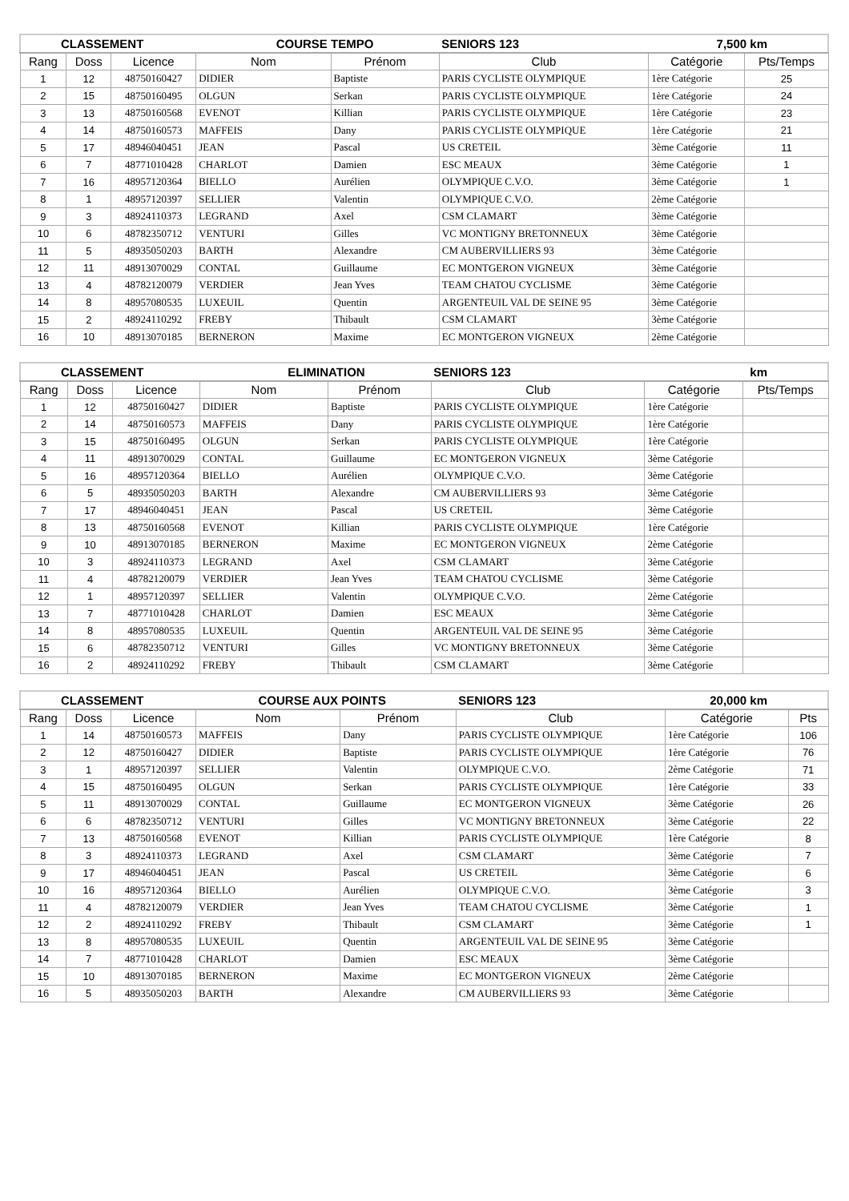| CLASSEMENT | | | COURSE TEMPO | | SENIORS 123 | 7,500 km | |
| --- | --- | --- | --- | --- | --- | --- | --- |
| Rang | Doss | Licence | Nom | Prénom | Club | Catégorie | Pts/Temps |
| 1 | 12 | 48750160427 | DIDIER | Baptiste | PARIS CYCLISTE OLYMPIQUE | 1ère Catégorie | 25 |
| 2 | 15 | 48750160495 | OLGUN | Serkan | PARIS CYCLISTE OLYMPIQUE | 1ère Catégorie | 24 |
| 3 | 13 | 48750160568 | EVENOT | Killian | PARIS CYCLISTE OLYMPIQUE | 1ère Catégorie | 23 |
| 4 | 14 | 48750160573 | MAFFEIS | Dany | PARIS CYCLISTE OLYMPIQUE | 1ère Catégorie | 21 |
| 5 | 17 | 48946040451 | JEAN | Pascal | US CRETEIL | 3ème Catégorie | 11 |
| 6 | 7 | 48771010428 | CHARLOT | Damien | ESC MEAUX | 3ème Catégorie | 1 |
| 7 | 16 | 48957120364 | BIELLO | Aurélien | OLYMPIQUE C.V.O. | 3ème Catégorie | 1 |
| 8 | 1 | 48957120397 | SELLIER | Valentin | OLYMPIQUE C.V.O. | 2ème Catégorie | |
| 9 | 3 | 48924110373 | LEGRAND | Axel | CSM CLAMART | 3ème Catégorie | |
| 10 | 6 | 48782350712 | VENTURI | Gilles | VC MONTIGNY BRETONNEUX | 3ème Catégorie | |
| 11 | 5 | 48935050203 | BARTH | Alexandre | CM AUBERVILLIERS 93 | 3ème Catégorie | |
| 12 | 11 | 48913070029 | CONTAL | Guillaume | EC MONTGERON VIGNEUX | 3ème Catégorie | |
| 13 | 4 | 48782120079 | VERDIER | Jean Yves | TEAM CHATOU CYCLISME | 3ème Catégorie | |
| 14 | 8 | 48957080535 | LUXEUIL | Quentin | ARGENTEUIL VAL DE SEINE 95 | 3ème Catégorie | |
| 15 | 2 | 48924110292 | FREBY | Thibault | CSM CLAMART | 3ème Catégorie | |
| 16 | 10 | 48913070185 | BERNERON | Maxime | EC MONTGERON VIGNEUX | 2ème Catégorie | |
| CLASSEMENT | | | ELIMINATION | | SENIORS 123 | km | |
| --- | --- | --- | --- | --- | --- | --- | --- |
| Rang | Doss | Licence | Nom | Prénom | Club | Catégorie | Pts/Temps |
| 1 | 12 | 48750160427 | DIDIER | Baptiste | PARIS CYCLISTE OLYMPIQUE | 1ère Catégorie | |
| 2 | 14 | 48750160573 | MAFFEIS | Dany | PARIS CYCLISTE OLYMPIQUE | 1ère Catégorie | |
| 3 | 15 | 48750160495 | OLGUN | Serkan | PARIS CYCLISTE OLYMPIQUE | 1ère Catégorie | |
| 4 | 11 | 48913070029 | CONTAL | Guillaume | EC MONTGERON VIGNEUX | 3ème Catégorie | |
| 5 | 16 | 48957120364 | BIELLO | Aurélien | OLYMPIQUE C.V.O. | 3ème Catégorie | |
| 6 | 5 | 48935050203 | BARTH | Alexandre | CM AUBERVILLIERS 93 | 3ème Catégorie | |
| 7 | 17 | 48946040451 | JEAN | Pascal | US CRETEIL | 3ème Catégorie | |
| 8 | 13 | 48750160568 | EVENOT | Killian | PARIS CYCLISTE OLYMPIQUE | 1ère Catégorie | |
| 9 | 10 | 48913070185 | BERNERON | Maxime | EC MONTGERON VIGNEUX | 2ème Catégorie | |
| 10 | 3 | 48924110373 | LEGRAND | Axel | CSM CLAMART | 3ème Catégorie | |
| 11 | 4 | 48782120079 | VERDIER | Jean Yves | TEAM CHATOU CYCLISME | 3ème Catégorie | |
| 12 | 1 | 48957120397 | SELLIER | Valentin | OLYMPIQUE C.V.O. | 2ème Catégorie | |
| 13 | 7 | 48771010428 | CHARLOT | Damien | ESC MEAUX | 3ème Catégorie | |
| 14 | 8 | 48957080535 | LUXEUIL | Quentin | ARGENTEUIL VAL DE SEINE 95 | 3ème Catégorie | |
| 15 | 6 | 48782350712 | VENTURI | Gilles | VC MONTIGNY BRETONNEUX | 3ème Catégorie | |
| 16 | 2 | 48924110292 | FREBY | Thibault | CSM CLAMART | 3ème Catégorie | |
| CLASSEMENT | | | COURSE AUX POINTS | | SENIORS 123 | 20,000 km | |
| --- | --- | --- | --- | --- | --- | --- | --- |
| Rang | Doss | Licence | Nom | Prénom | Club | Catégorie | Pts |
| 1 | 14 | 48750160573 | MAFFEIS | Dany | PARIS CYCLISTE OLYMPIQUE | 1ère Catégorie | 106 |
| 2 | 12 | 48750160427 | DIDIER | Baptiste | PARIS CYCLISTE OLYMPIQUE | 1ère Catégorie | 76 |
| 3 | 1 | 48957120397 | SELLIER | Valentin | OLYMPIQUE C.V.O. | 2ème Catégorie | 71 |
| 4 | 15 | 48750160495 | OLGUN | Serkan | PARIS CYCLISTE OLYMPIQUE | 1ère Catégorie | 33 |
| 5 | 11 | 48913070029 | CONTAL | Guillaume | EC MONTGERON VIGNEUX | 3ème Catégorie | 26 |
| 6 | 6 | 48782350712 | VENTURI | Gilles | VC MONTIGNY BRETONNEUX | 3ème Catégorie | 22 |
| 7 | 13 | 48750160568 | EVENOT | Killian | PARIS CYCLISTE OLYMPIQUE | 1ère Catégorie | 8 |
| 8 | 3 | 48924110373 | LEGRAND | Axel | CSM CLAMART | 3ème Catégorie | 7 |
| 9 | 17 | 48946040451 | JEAN | Pascal | US CRETEIL | 3ème Catégorie | 6 |
| 10 | 16 | 48957120364 | BIELLO | Aurélien | OLYMPIQUE C.V.O. | 3ème Catégorie | 3 |
| 11 | 4 | 48782120079 | VERDIER | Jean Yves | TEAM CHATOU CYCLISME | 3ème Catégorie | 1 |
| 12 | 2 | 48924110292 | FREBY | Thibault | CSM CLAMART | 3ème Catégorie | 1 |
| 13 | 8 | 48957080535 | LUXEUIL | Quentin | ARGENTEUIL VAL DE SEINE 95 | 3ème Catégorie | |
| 14 | 7 | 48771010428 | CHARLOT | Damien | ESC MEAUX | 3ème Catégorie | |
| 15 | 10 | 48913070185 | BERNERON | Maxime | EC MONTGERON VIGNEUX | 2ème Catégorie | |
| 16 | 5 | 48935050203 | BARTH | Alexandre | CM AUBERVILLIERS 93 | 3ème Catégorie | |